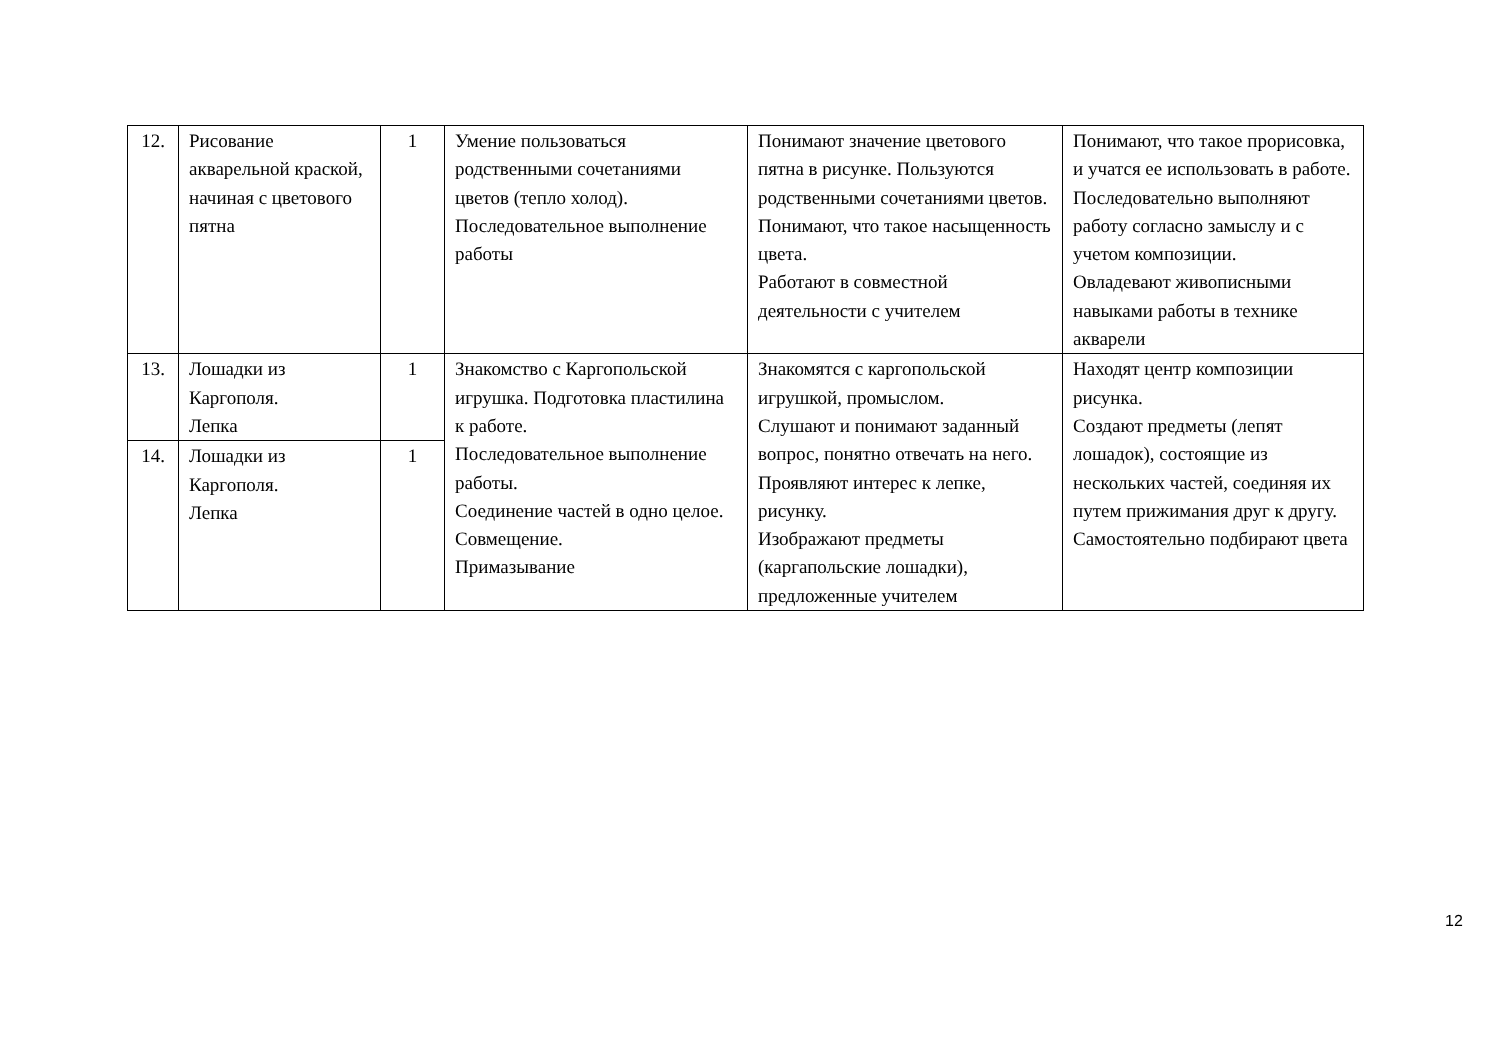| 12. | Рисование акварельной краской, начиная с цветового пятна | 1 | Умение пользоваться родственными сочетаниями цветов (тепло холод). Последовательное выполнение работы | Понимают значение цветового пятна в рисунке. Пользуются родственными сочетаниями цветов. Понимают, что такое насыщенность цвета. Работают в совместной деятельности с учителем | Понимают, что такое прорисовка, и учатся ее использовать в работе. Последовательно выполняют работу согласно замыслу и с учетом композиции. Овладевают живописными навыками работы в технике акварели |
| 13. | Лошадки из Каргополя. Лепка | 1 | Знакомство с Каргопольской игрушка. Подготовка пластилина к работе. Последовательное выполнение работы. Соединение частей в одно целое. Совмещение. Примазывание | Знакомятся с каргопольской игрушкой, промыслом. Слушают и понимают заданный вопрос, понятно отвечать на него. Проявляют интерес к лепке, рисунку. Изображают предметы (каргапольские лошадки), предложенные учителем | Находят центр композиции рисунка. Создают предметы (лепят лошадок), состоящие из нескольких частей, соединяя их путем прижимания друг к другу. Самостоятельно подбирают цвета |
| 14. | Лошадки из Каргополя. Лепка | 1 | | | |
12